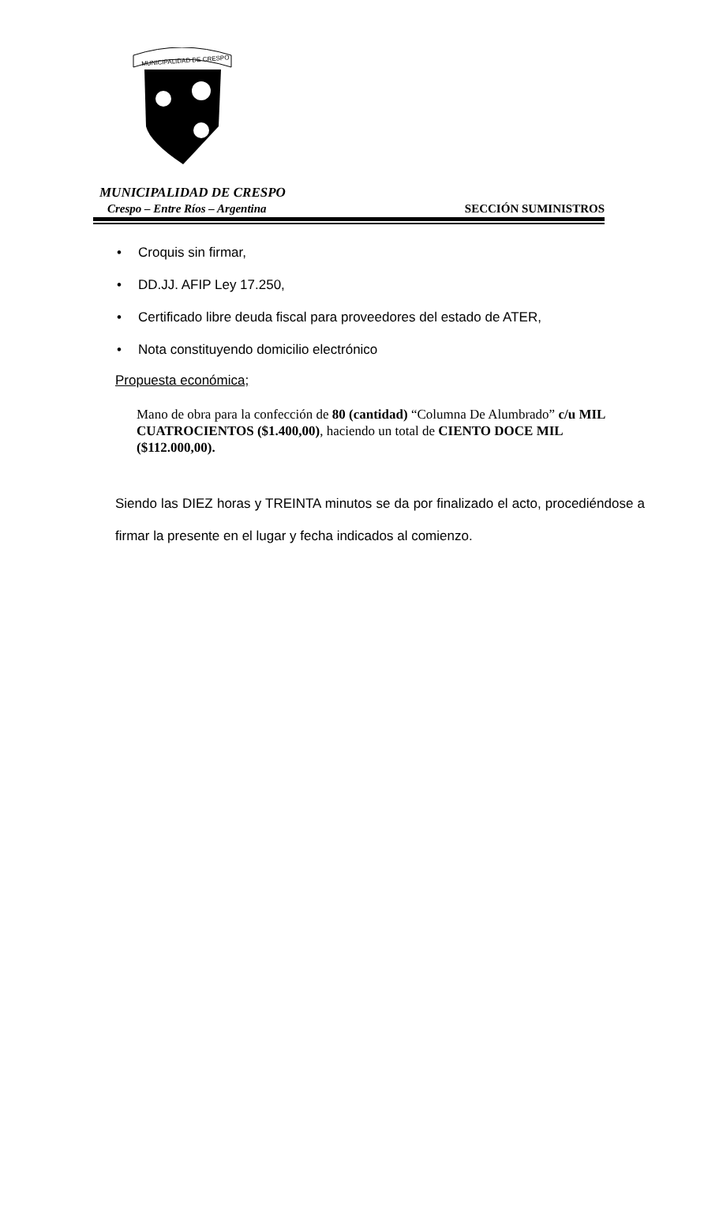MUNICIPALIDAD DE CRESPO
MUNICIPALIDAD DE CRESPO
Crespo – Entre Ríos – Argentina SECCIÓN SUMINISTROS
• Croquis sin firmar,
• DD.JJ. AFIP Ley 17.250,
• Certificado libre deuda fiscal para proveedores del estado de ATER,
• Nota constituyendo domicilio electrónico
Propuesta económica;
Mano de obra para la confección de 80 (cantidad) “Columna De Alumbrado” c/u MIL CUATROCIENTOS ($1.400,00), haciendo un total de CIENTO DOCE MIL ($112.000,00).
Siendo las DIEZ horas y TREINTA minutos se da por finalizado el acto, procediéndose a firmar la presente en el lugar y fecha indicados al comienzo.